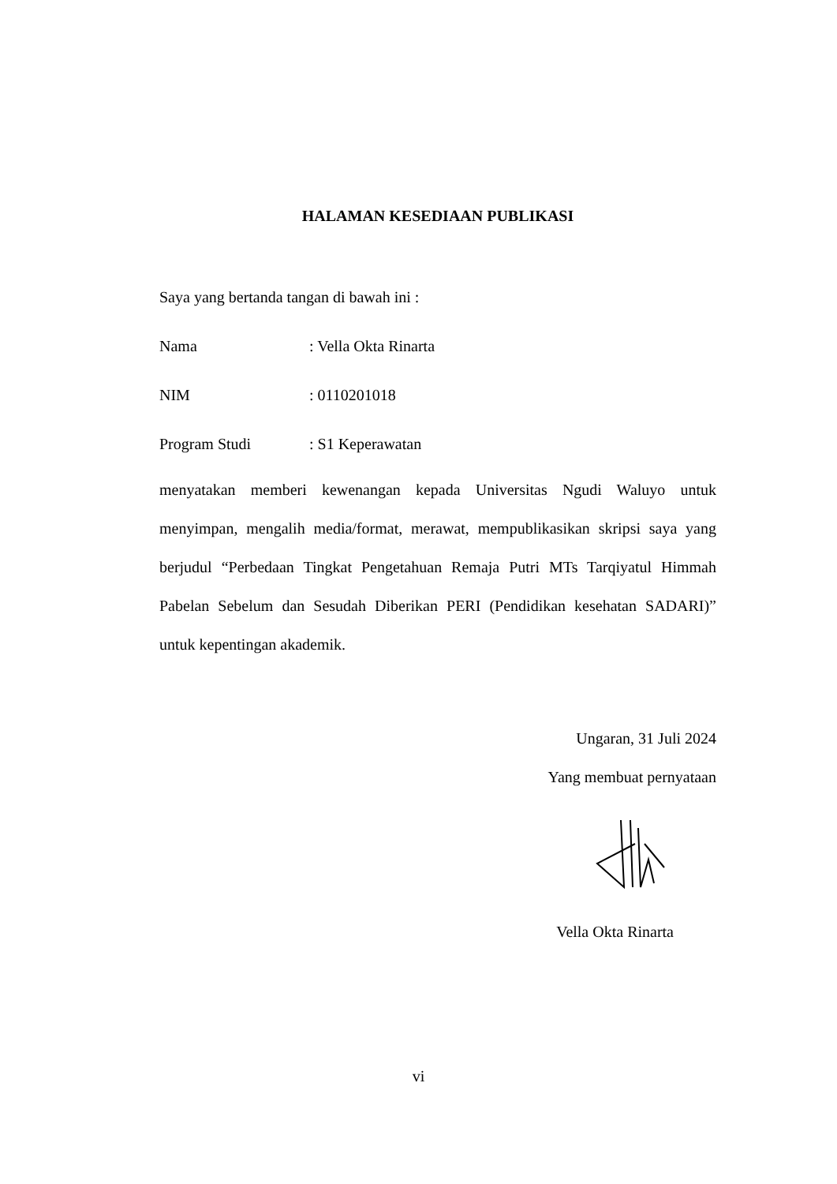HALAMAN KESEDIAAN PUBLIKASI
Saya yang bertanda tangan di bawah ini :
Nama: Vella Okta Rinarta
NIM: 0110201018
Program Studi: S1 Keperawatan
menyatakan memberi kewenangan kepada Universitas Ngudi Waluyo untuk menyimpan, mengalih media/format, merawat, mempublikasikan skripsi saya yang berjudul “Perbedaan Tingkat Pengetahuan Remaja Putri MTs Tarqiyatul Himmah Pabelan Sebelum dan Sesudah Diberikan PERI (Pendidikan kesehatan SADARI)” untuk kepentingan akademik.
Ungaran, 31 Juli 2024
Yang membuat pernyataan
Vella Okta Rinarta
vi